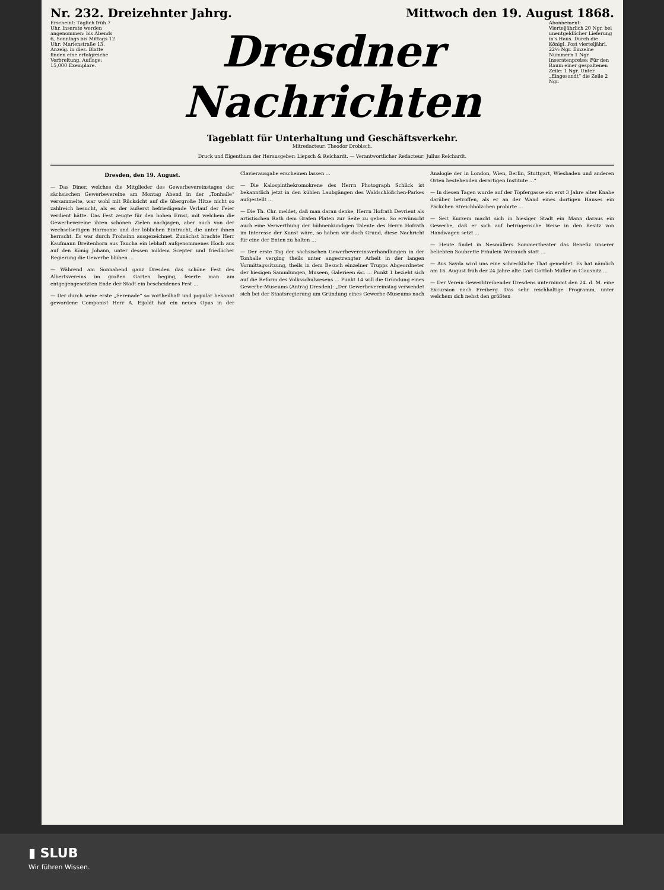Nr. 232. Dreizehnter Jahrg. Mittwoch den 19. August 1868.
Erscheint: Täglich früh 7 Uhr. Inserate werden angenommen: bis Abends 6, Sonntags bis Mittags 12 Uhr: Marienstraße 13. Anzeig. in dies. Blatte finden eine erfolgreiche Verbreitung. Auflage: 15,000 Exemplare.
Dresdner Nachrichten
Tageblatt für Unterhaltung und Geschäftsverkehr.
Mitredacteur: Theodor Drobisch.
Abonnement: Vierteljährlich 20 Ngr. bei unentgeldlicher Lieferung in's Haus. Durch die Königl. Post vierteljährl. 22½ Ngr. Einzelne Nummern 1 Ngr. Inseratenpreise: Für den Raum einer gespaltenen Zeile: 1 Ngr. Unter „Eingesandt“ die Zeile 2 Ngr.
Druck und Eigenthum der Herausgeber: Liepsch & Reichardt. — Verantwortlicher Redacteur: Julius Reichardt.
Dresden, den 19. August.
— Das Diner, welches die Mitglieder des Gewerbevereinstages der sächsischen Gewerbevereine am Montag Abend in der „Tonhalle“ versammelte, war wohl mit Rücksicht auf die übergroße Hitze nicht so zahlreich besucht, als es der äußerst befriedigende Verlauf der Feier verdient hätte. Das Fest zeugte für den hohen Ernst, mit welchem die Gewerbevereine ihren schönen Zielen nachjagen, aber auch von der wechselseitigen Harmonie und der löblichen Eintracht, die unter ihnen herrscht. Es war durch Frohsinn ausgezeichnet. Zunächst brachte Herr Kaufmann Breitenborn aus Taucha ein lebhaft aufgenommenes Hoch aus auf den König Johann, unter dessen mildem Scepter und friedlicher Regierung die Gewerbe blühen ...
— Während am Sonnabend ganz Dresden das schöne Fest des Albertsvereins im großen Garten beging, feierte man am entgegengesetzten Ende der Stadt ein bescheidenes Fest ...
— Der durch seine erste „Serenade“ so vortheilhaft und populär bekannt gewordene Componist Herr A. Eijoldt hat ein neues Opus in der Clavierausgabe erscheinen lassen ...
— Die Kalospinthekromokrene des Herrn Photograph Schlick ist bekanntlich jetzt in den kühlen Laubgängen des Waldschlößchen-Parkes aufgestellt ...
— Die Th. Chr. meldet, daß man daran denke, Herrn Hofrath Devrient als artistischen Rath dem Grafen Platen zur Seite zu geben. So erwünscht auch eine Verwerthung der bühnenkundigen Talente des Herrn Hofrath im Interesse der Kunst wäre, so haben wir doch Grund, diese Nachricht für eine der Enten zu halten ...
— Der erste Tag der sächsischen Gewerbevereinsverhandlungen in der Tonhalle verging theils unter angestrengter Arbeit in der langen Vormittagssitzung, theils in dem Besuch einzelner Trupps Abgeordneter der hiesigen Sammlungen, Museen, Galerieen &c. ... Punkt 1 bezieht sich auf die Reform des Volksschulwesens ... Punkt 14 will die Gründung eines Gewerbe-Museums (Antrag Dresden): „Der Gewerbevereinstag verwendet sich bei der Staatsregierung um Gründung eines Gewerbe-Museums nach Analogie der in London, Wien, Berlin, Stuttgart, Wiesbaden und anderen Orten bestehenden derartigen Institute ...“
— In diesen Tagen wurde auf der Töpfergasse ein erst 3 Jahre alter Knabe darüber betroffen, als er an der Wand eines dortigen Hauses ein Päckchen Streichhölzchen probirte ...
— Seit Kurzem macht sich in hiesiger Stadt ein Mann daraus ein Gewerbe, daß er sich auf betrügerische Weise in den Besitz von Handwagen setzt ...
— Heute findet in Nesmüllers Sommertheater das Benefiz unserer beliebten Soubrette Fräulein Weirauch statt ...
— Aus Sayda wird uns eine schreckliche That gemeldet. Es hat nämlich am 16. August früh der 24 Jahre alte Carl Gottlob Müller in Clausnitz ...
— Der Verein Gewerbtreibender Dresdens unternimmt den 24. d. M. eine Excursion nach Freiberg. Das sehr reichhaltige Programm, unter welchem sich nebst den größten
▮ SLUB
Wir führen Wissen.